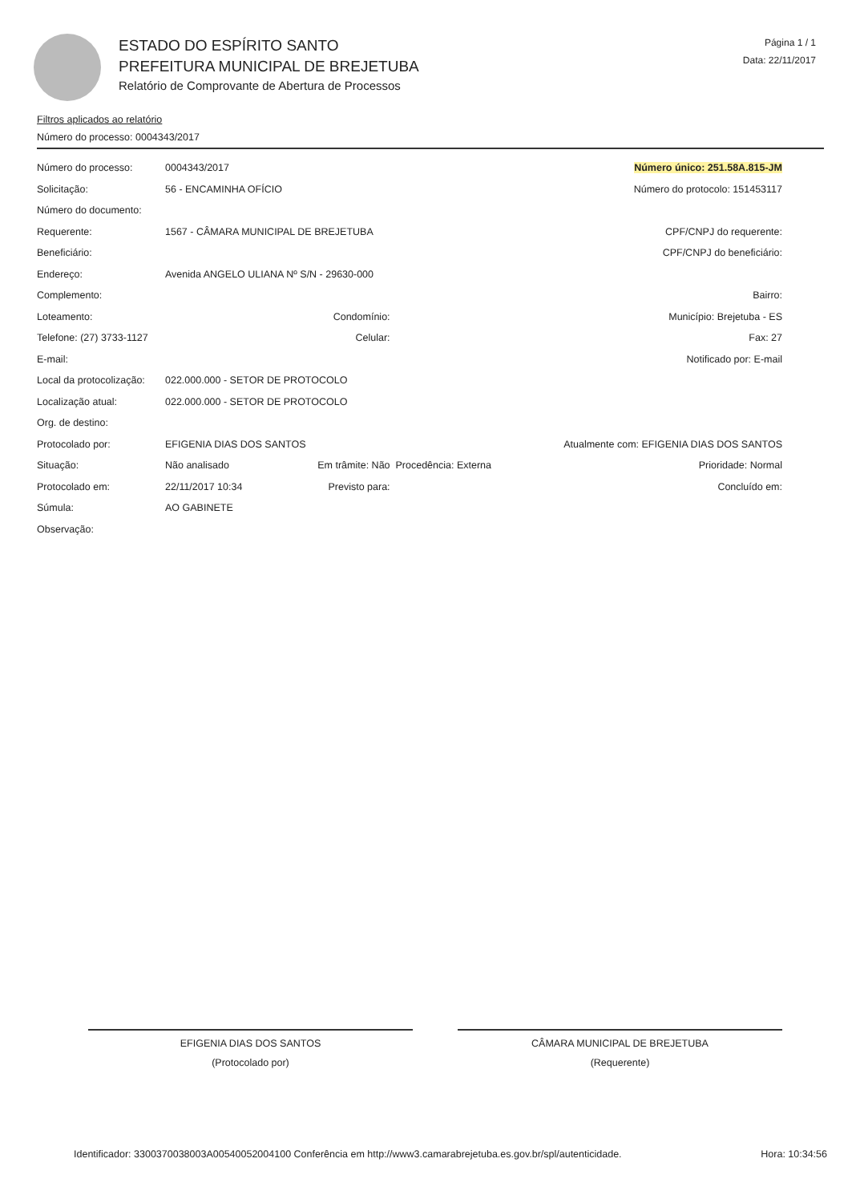ESTADO DO ESPÍRITO SANTO
PREFEITURA MUNICIPAL DE BREJETUBA
Relatório de Comprovante de Abertura de Processos
Página 1 / 1
Data: 22/11/2017
Filtros aplicados ao relatório
Número do processo: 0004343/2017
| Número do processo: | 0004343/2017 | | | Número único: 251.58A.815-JM | |
| Solicitação: | 56 - ENCAMINHA OFÍCIO | | | Número do protocolo: 151453117 | |
| Número do documento: | | | | | |
| Requerente: | 1567 - CÂMARA MUNICIPAL DE BREJETUBA | | | CPF/CNPJ do requerente: | |
| Beneficiário: | | | | CPF/CNPJ do beneficiário: | |
| Endereço: | Avenida ANGELO ULIANA Nº S/N - 29630-000 | | | | |
| Complemento: | | | | Bairro: | |
| Loteamento: | Condomínio: | | | Município: Brejetuba - ES | |
| Telefone: (27) 3733-1127 | Celular: | | | Fax: 27 | |
| E-mail: | | | | Notificado por: E-mail | |
| Local da protocolização: | 022.000.000 - SETOR DE PROTOCOLO | | | | |
| Localização atual: | 022.000.000 - SETOR DE PROTOCOLO | | | | |
| Org. de destino: | | | | | |
| Protocolado por: | EFIGENIA DIAS DOS SANTOS | | | Atualmente com: EFIGENIA DIAS DOS SANTOS | |
| Situação: | Não analisado | Em trâmite: Não | Procedência: Externa | | Prioridade: Normal |
| Protocolado em: | 22/11/2017 10:34 | Previsto para: | | Concluído em: | |
| Súmula: | AO GABINETE | | | | |
| Observação: | | | | | |
EFIGENIA DIAS DOS SANTOS
(Protocolado por)
CÂMARA MUNICIPAL DE BREJETUBA
(Requerente)
Identificador: 3300370038003A00540052004100 Conferência em http://www3.camarabrejetuba.es.gov.br/spl/autenticidade. Hora: 10:34:56